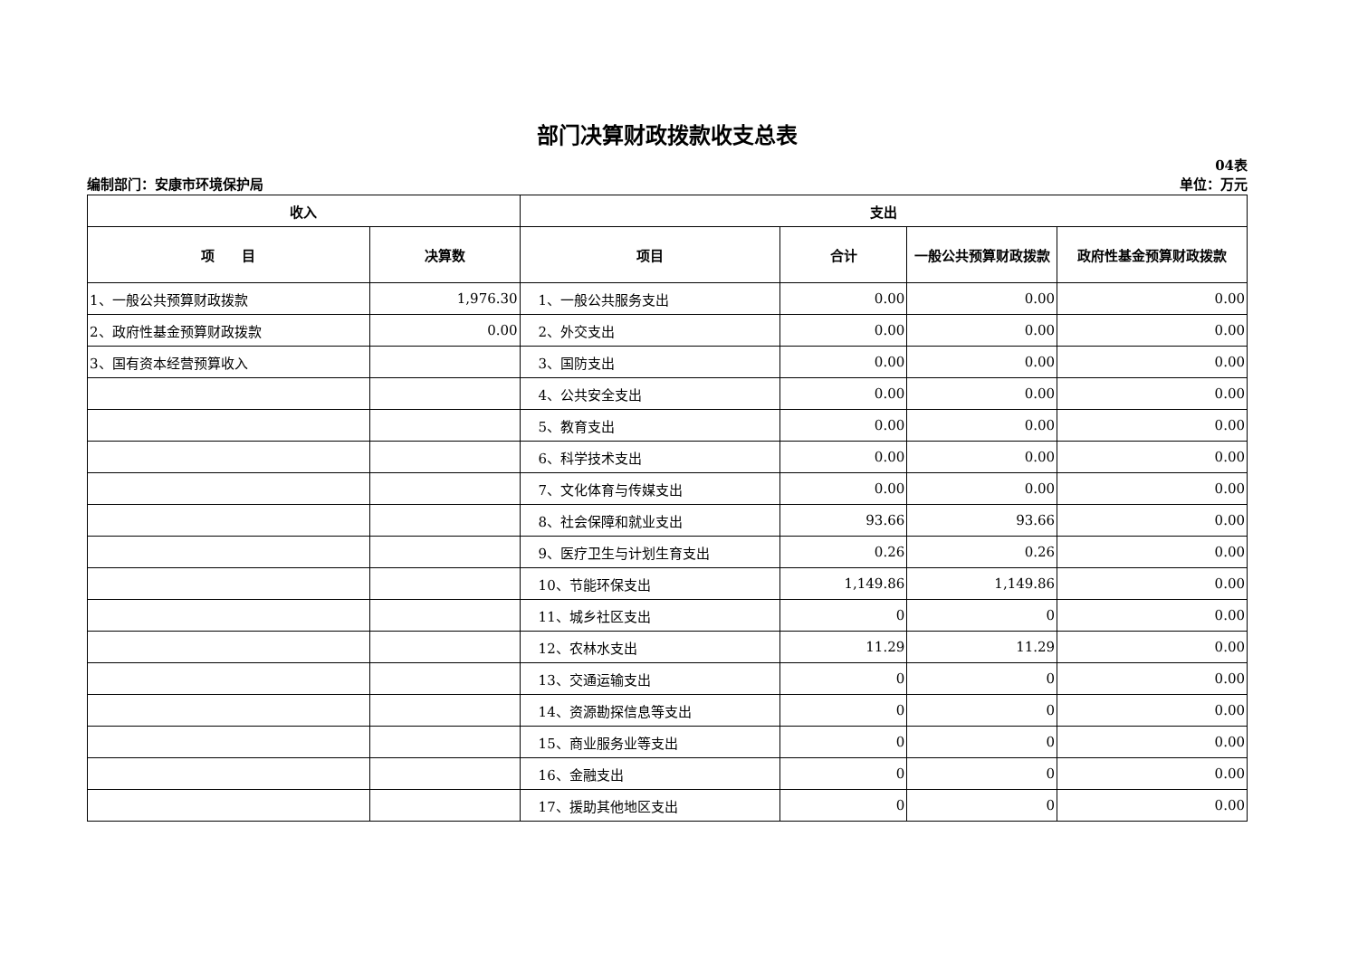部门决算财政拨款收支总表
04表
编制部门：安康市环境保护局 单位：万元
| 收入 | | 支出 | | | |
| --- | --- | --- | --- | --- | --- |
| 项 目 | 决算数 | 项目 | 合计 | 一般公共预算财政拨款 | 政府性基金预算财政拨款 |
| 1、一般公共预算财政拨款 | 1,976.30 | 1、一般公共服务支出 | 0.00 | 0.00 | 0.00 |
| 2、政府性基金预算财政拨款 | 0.00 | 2、外交支出 | 0.00 | 0.00 | 0.00 |
| 3、国有资本经营预算收入 | | 3、国防支出 | 0.00 | 0.00 | 0.00 |
| | | 4、公共安全支出 | 0.00 | 0.00 | 0.00 |
| | | 5、教育支出 | 0.00 | 0.00 | 0.00 |
| | | 6、科学技术支出 | 0.00 | 0.00 | 0.00 |
| | | 7、文化体育与传媒支出 | 0.00 | 0.00 | 0.00 |
| | | 8、社会保障和就业支出 | 93.66 | 93.66 | 0.00 |
| | | 9、医疗卫生与计划生育支出 | 0.26 | 0.26 | 0.00 |
| | | 10、节能环保支出 | 1,149.86 | 1,149.86 | 0.00 |
| | | 11、城乡社区支出 | 0 | 0 | 0.00 |
| | | 12、农林水支出 | 11.29 | 11.29 | 0.00 |
| | | 13、交通运输支出 | 0 | 0 | 0.00 |
| | | 14、资源勘探信息等支出 | 0 | 0 | 0.00 |
| | | 15、商业服务业等支出 | 0 | 0 | 0.00 |
| | | 16、金融支出 | 0 | 0 | 0.00 |
| | | 17、援助其他地区支出 | 0 | 0 | 0.00 |